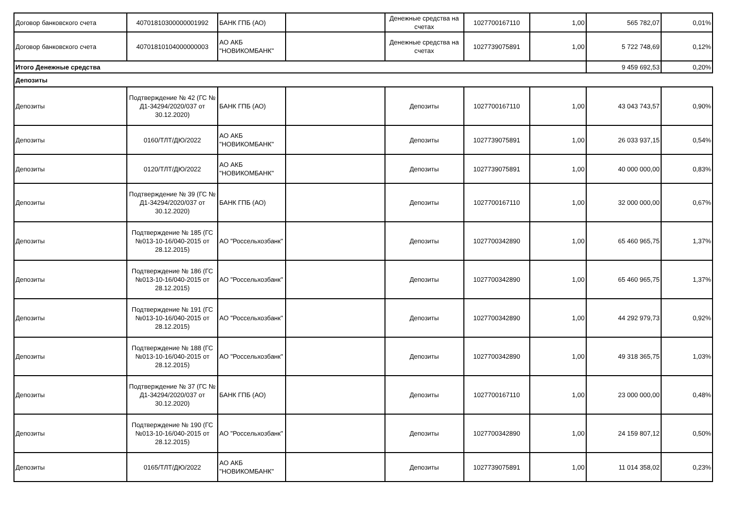| Договор банковского счета | 40701810300000001992 | БАНК ГПБ (АО) | | Денежные средства на счетах | 1027700167110 | 1,00 | 565 782,07 | 0,01% |
| Договор банковского счета | 40701810104000000003 | АО АКБ "НОВИКОМБАНК" | | Денежные средства на счетах | 1027739075891 | 1,00 | 5 722 748,69 | 0,12% |
| Итого Денежные средства | | | | | | | 9 459 692,53 | 0,20% |
| Депозиты | | | | | | | | |
| Депозиты | Подтверждение № 42 (ГС № Д1-34294/2020/037 от 30.12.2020) | БАНК ГПБ (АО) | | Депозиты | 1027700167110 | 1,00 | 43 043 743,57 | 0,90% |
| Депозиты | 0160/ТЛТ/ДЮ/2022 | АО АКБ "НОВИКОМБАНК" | | Депозиты | 1027739075891 | 1,00 | 26 033 937,15 | 0,54% |
| Депозиты | 0120/ТЛТ/ДЮ/2022 | АО АКБ "НОВИКОМБАНК" | | Депозиты | 1027739075891 | 1,00 | 40 000 000,00 | 0,83% |
| Депозиты | Подтверждение № 39 (ГС № Д1-34294/2020/037 от 30.12.2020) | БАНК ГПБ (АО) | | Депозиты | 1027700167110 | 1,00 | 32 000 000,00 | 0,67% |
| Депозиты | Подтверждение № 185 (ГС №013-10-16/040-2015 от 28.12.2015) | АО "Россельхозбанк" | | Депозиты | 1027700342890 | 1,00 | 65 460 965,75 | 1,37% |
| Депозиты | Подтверждение № 186 (ГС №013-10-16/040-2015 от 28.12.2015) | АО "Россельхозбанк" | | Депозиты | 1027700342890 | 1,00 | 65 460 965,75 | 1,37% |
| Депозиты | Подтверждение № 191 (ГС №013-10-16/040-2015 от 28.12.2015) | АО "Россельхозбанк" | | Депозиты | 1027700342890 | 1,00 | 44 292 979,73 | 0,92% |
| Депозиты | Подтверждение № 188 (ГС №013-10-16/040-2015 от 28.12.2015) | АО "Россельхозбанк" | | Депозиты | 1027700342890 | 1,00 | 49 318 365,75 | 1,03% |
| Депозиты | Подтверждение № 37 (ГС № Д1-34294/2020/037 от 30.12.2020) | БАНК ГПБ (АО) | | Депозиты | 1027700167110 | 1,00 | 23 000 000,00 | 0,48% |
| Депозиты | Подтверждение № 190 (ГС №013-10-16/040-2015 от 28.12.2015) | АО "Россельхозбанк" | | Депозиты | 1027700342890 | 1,00 | 24 159 807,12 | 0,50% |
| Депозиты | 0165/ТЛТ/ДЮ/2022 | АО АКБ "НОВИКОМБАНК" | | Депозиты | 1027739075891 | 1,00 | 11 014 358,02 | 0,23% |